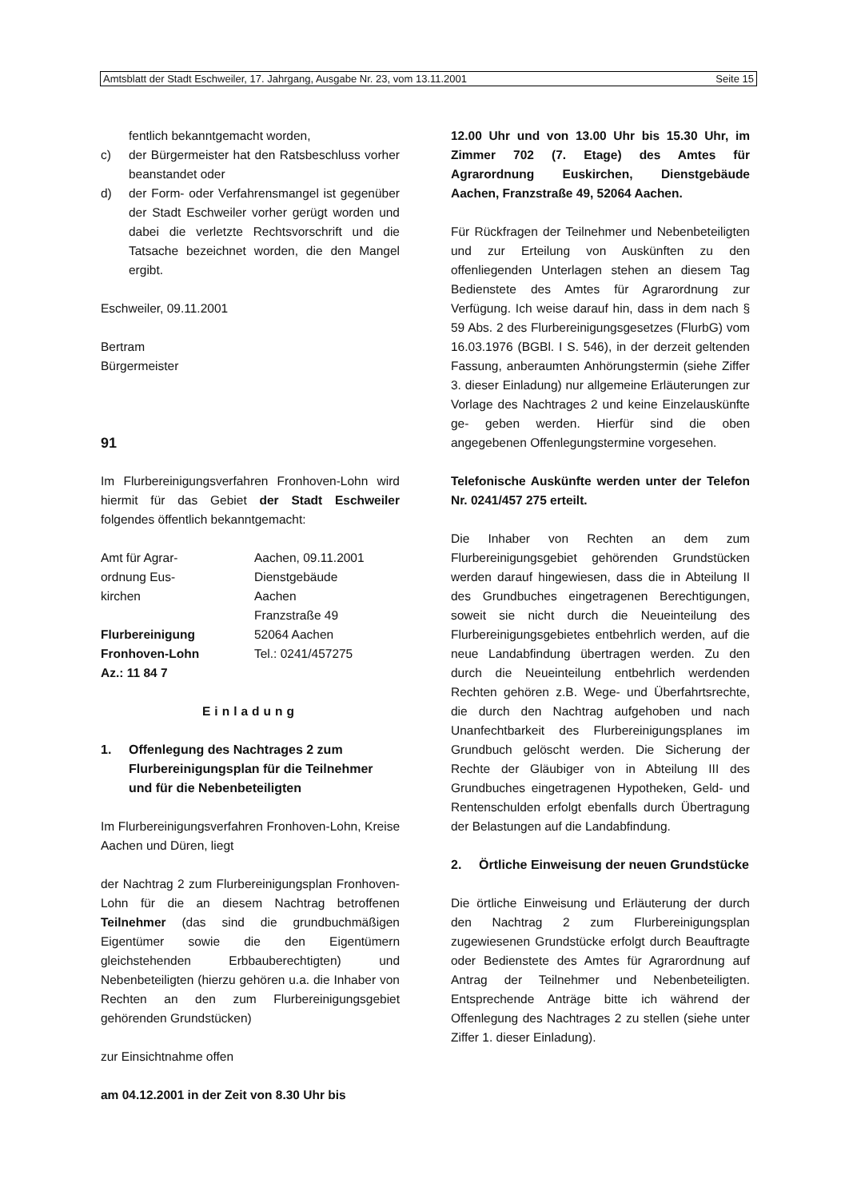Amtsblatt der Stadt Eschweiler, 17. Jahrgang, Ausgabe Nr. 23, vom 13.11.2001 Seite 15
fentlich bekanntgemacht worden,
c) der Bürgermeister hat den Ratsbeschluss vorher beanstandet oder
d) der Form- oder Verfahrensmangel ist gegenüber der Stadt Eschweiler vorher gerügt worden und dabei die verletzte Rechtsvorschrift und die Tatsache bezeichnet worden, die den Mangel ergibt.
Eschweiler, 09.11.2001
Bertram
Bürgermeister
91
Im Flurbereinigungsverfahren Fronhoven-Lohn wird hiermit für das Gebiet der Stadt Eschweiler folgendes öffentlich bekanntgemacht:
| Amt für Agrar- ordnung Eus- kirchen Flurbereinigung Fronhoven-Lohn Az.: 11 84 7 | Aachen, 09.11.2001 Dienstgebäude Aachen Franzstraße 49 52064 Aachen Tel.: 0241/457275 |
Einladung
1. Offenlegung des Nachtrages 2 zum Flurbereinigungsplan für die Teilnehmer und für die Nebenbeteiligten
Im Flurbereinigungsverfahren Fronhoven-Lohn, Kreise Aachen und Düren, liegt
der Nachtrag 2 zum Flurbereinigungsplan Fronhoven-Lohn für die an diesem Nachtrag betroffenen Teilnehmer (das sind die grundbuchmäßigen Eigentümer sowie die den Eigentümern gleichstehenden Erbbauberechtigten) und Nebenbeteiligten (hierzu gehören u.a. die Inhaber von Rechten an den zum Flurbereinigungsgebiet gehörenden Grundstücken)
zur Einsichtnahme offen
am 04.12.2001 in der Zeit von 8.30 Uhr bis
12.00 Uhr und von 13.00 Uhr bis 15.30 Uhr, im Zimmer 702 (7. Etage) des Amtes für Agrarordnung Euskirchen, Dienstgebäude Aachen, Franzstraße 49, 52064 Aachen.
Für Rückfragen der Teilnehmer und Nebenbeteiligten und zur Erteilung von Auskünften zu den offenliegenden Unterlagen stehen an diesem Tag Bedienstete des Amtes für Agrarordnung zur Verfügung. Ich weise darauf hin, dass in dem nach § 59 Abs. 2 des Flurbereinigungsgesetzes (FlurbG) vom 16.03.1976 (BGBl. I S. 546), in der derzeit geltenden Fassung, anberaumten Anhörungstermin (siehe Ziffer 3. dieser Einladung) nur allgemeine Erläuterungen zur Vorlage des Nachtrages 2 und keine Einzelauskünfte ge- geben werden. Hierfür sind die oben angegebenen Offenlegungstermine vorgesehen.
Telefonische Auskünfte werden unter der Telefon Nr. 0241/457 275 erteilt.
Die Inhaber von Rechten an dem zum Flurbereinigungsgebiet gehörenden Grundstücken werden darauf hingewiesen, dass die in Abteilung II des Grundbuches eingetragenen Berechtigungen, soweit sie nicht durch die Neueinteilung des Flurbereinigungsgebietes entbehrlich werden, auf die neue Landabfindung übertragen werden. Zu den durch die Neueinteilung entbehrlich werdenden Rechten gehören z.B. Wege- und Überfahrtsrechte, die durch den Nachtrag aufgehoben und nach Unanfechtbarkeit des Flurbereinigungsplanes im Grundbuch gelöscht werden. Die Sicherung der Rechte der Gläubiger von in Abteilung III des Grundbuches eingetragenen Hypotheken, Geld- und Rentenschulden erfolgt ebenfalls durch Übertragung der Belastungen auf die Landabfindung.
2. Örtliche Einweisung der neuen Grundstücke
Die örtliche Einweisung und Erläuterung der durch den Nachtrag 2 zum Flurbereinigungsplan zugewiesenen Grundstücke erfolgt durch Beauftragte oder Bedienstete des Amtes für Agrarordnung auf Antrag der Teilnehmer und Nebenbeteiligten. Entsprechende Anträge bitte ich während der Offenlegung des Nachtrages 2 zu stellen (siehe unter Ziffer 1. dieser Einladung).